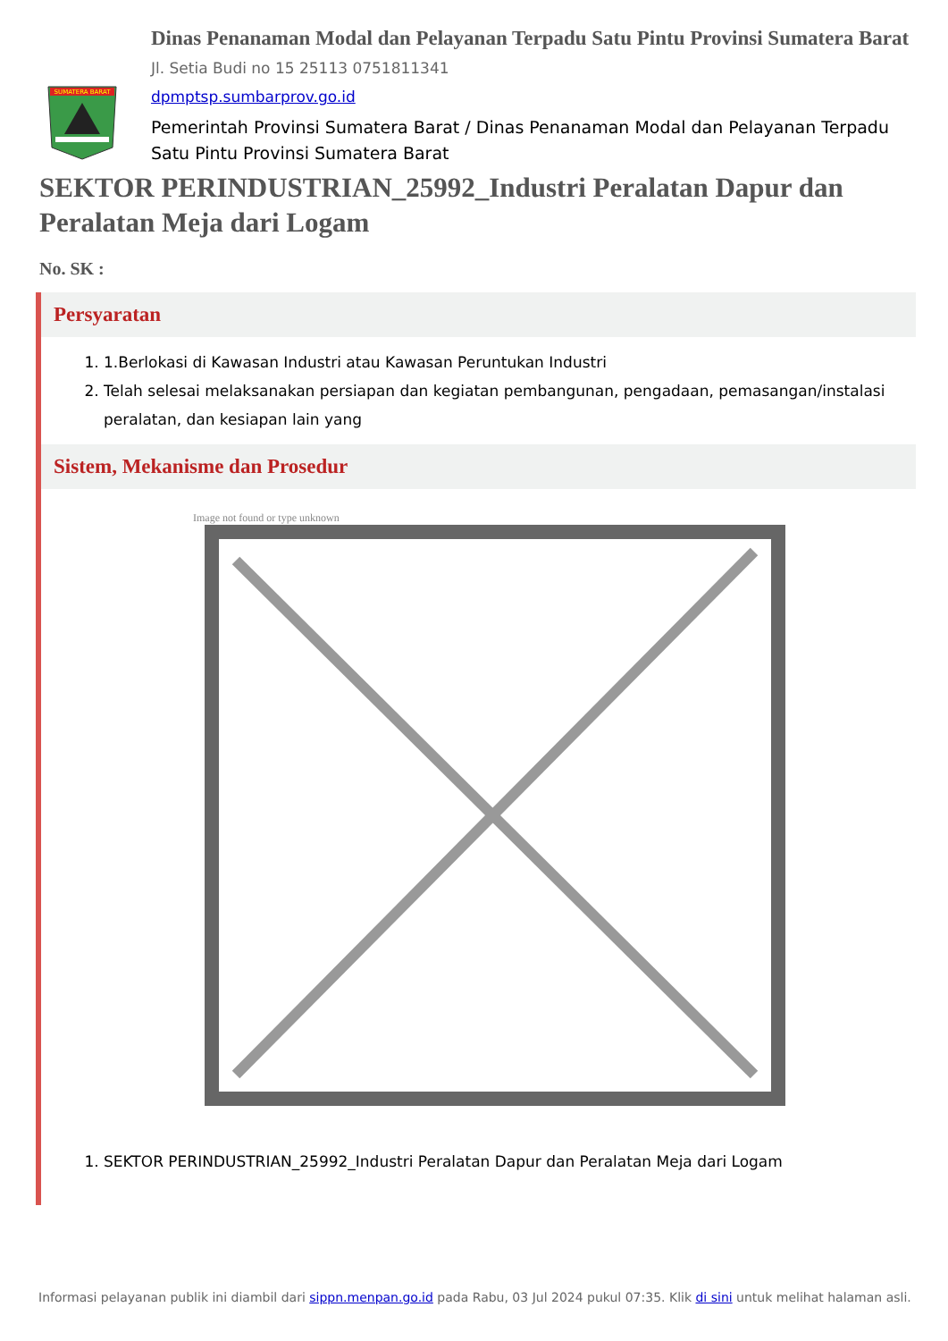SUMATERA BARAT
Dinas Penanaman Modal dan Pelayanan Terpadu Satu Pintu Provinsi Sumatera Barat
Jl. Setia Budi no 15 25113 0751811341
dpmptsp.sumbarprov.go.id
Pemerintah Provinsi Sumatera Barat / Dinas Penanaman Modal dan Pelayanan Terpadu Satu Pintu Provinsi Sumatera Barat
SEKTOR PERINDUSTRIAN_25992_Industri Peralatan Dapur dan Peralatan Meja dari Logam
No. SK :
Persyaratan
1. 1.Berlokasi di Kawasan Industri atau Kawasan Peruntukan Industri
2. Telah selesai melaksanakan persiapan dan kegiatan pembangunan, pengadaan, pemasangan/instalasi peralatan, dan kesiapan lain yang
Sistem, Mekanisme dan Prosedur
Image not found or type unknown
1. SEKTOR PERINDUSTRIAN_25992_Industri Peralatan Dapur dan Peralatan Meja dari Logam
Informasi pelayanan publik ini diambil dari sippn.menpan.go.id pada Rabu, 03 Jul 2024 pukul 07:35. Klik di sini untuk melihat halaman asli.